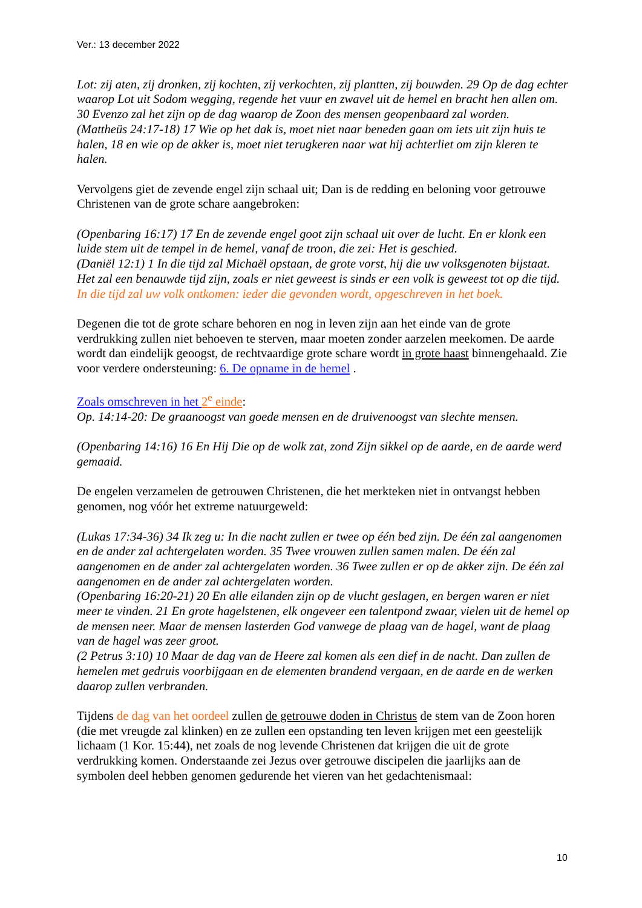Ver.: 13 december 2022
Lot: zij aten, zij dronken, zij kochten, zij verkochten, zij plantten, zij bouwden. 29 Op de dag echter waarop Lot uit Sodom wegging, regende het vuur en zwavel uit de hemel en bracht hen allen om. 30 Evenzo zal het zijn op de dag waarop de Zoon des mensen geopenbaard zal worden.
(Mattheüs 24:17-18) 17 Wie op het dak is, moet niet naar beneden gaan om iets uit zijn huis te halen, 18 en wie op de akker is, moet niet terugkeren naar wat hij achterliet om zijn kleren te halen.
Vervolgens giet de zevende engel zijn schaal uit; Dan is de redding en beloning voor getrouwe Christenen van de grote schare aangebroken:
(Openbaring 16:17) 17 En de zevende engel goot zijn schaal uit over de lucht. En er klonk een luide stem uit de tempel in de hemel, vanaf de troon, die zei: Het is geschied.
(Daniël 12:1) 1 In die tijd zal Michaël opstaan, de grote vorst, hij die uw volksgenoten bijstaat. Het zal een benauwde tijd zijn, zoals er niet geweest is sinds er een volk is geweest tot op die tijd. In die tijd zal uw volk ontkomen: ieder die gevonden wordt, opgeschreven in het boek.
Degenen die tot de grote schare behoren en nog in leven zijn aan het einde van de grote verdrukking zullen niet behoeven te sterven, maar moeten zonder aarzelen meekomen. De aarde wordt dan eindelijk geoogst, de rechtvaardige grote schare wordt in grote haast binnengehaald. Zie voor verdere ondersteuning: 6. De opname in de hemel .
Zoals omschreven in het 2<sup>e</sup> einde:
Op. 14:14-20: De graanoogst van goede mensen en de druivenoogst van slechte mensen.
(Openbaring 14:16) 16 En Hij Die op de wolk zat, zond Zijn sikkel op de aarde, en de aarde werd gemaaid.
De engelen verzamelen de getrouwen Christenen, die het merkteken niet in ontvangst hebben genomen, nog vóór het extreme natuurgeweld:
(Lukas 17:34-36) 34 Ik zeg u: In die nacht zullen er twee op één bed zijn. De één zal aangenomen en de ander zal achtergelaten worden. 35 Twee vrouwen zullen samen malen. De één zal aangenomen en de ander zal achtergelaten worden. 36 Twee zullen er op de akker zijn. De één zal aangenomen en de ander zal achtergelaten worden.
(Openbaring 16:20-21) 20 En alle eilanden zijn op de vlucht geslagen, en bergen waren er niet meer te vinden. 21 En grote hagelstenen, elk ongeveer een talentpond zwaar, vielen uit de hemel op de mensen neer. Maar de mensen lasterden God vanwege de plaag van de hagel, want de plaag van de hagel was zeer groot.
(2 Petrus 3:10) 10 Maar de dag van de Heere zal komen als een dief in de nacht. Dan zullen de hemelen met gedruis voorbijgaan en de elementen brandend vergaan, en de aarde en de werken daarop zullen verbranden.
Tijdens de dag van het oordeel zullen de getrouwe doden in Christus de stem van de Zoon horen (die met vreugde zal klinken) en ze zullen een opstanding ten leven krijgen met een geestelijk lichaam (1 Kor. 15:44), net zoals de nog levende Christenen dat krijgen die uit de grote verdrukking komen. Onderstaande zei Jezus over getrouwe discipelen die jaarlijks aan de symbolen deel hebben genomen gedurende het vieren van het gedachtenismaal:
10